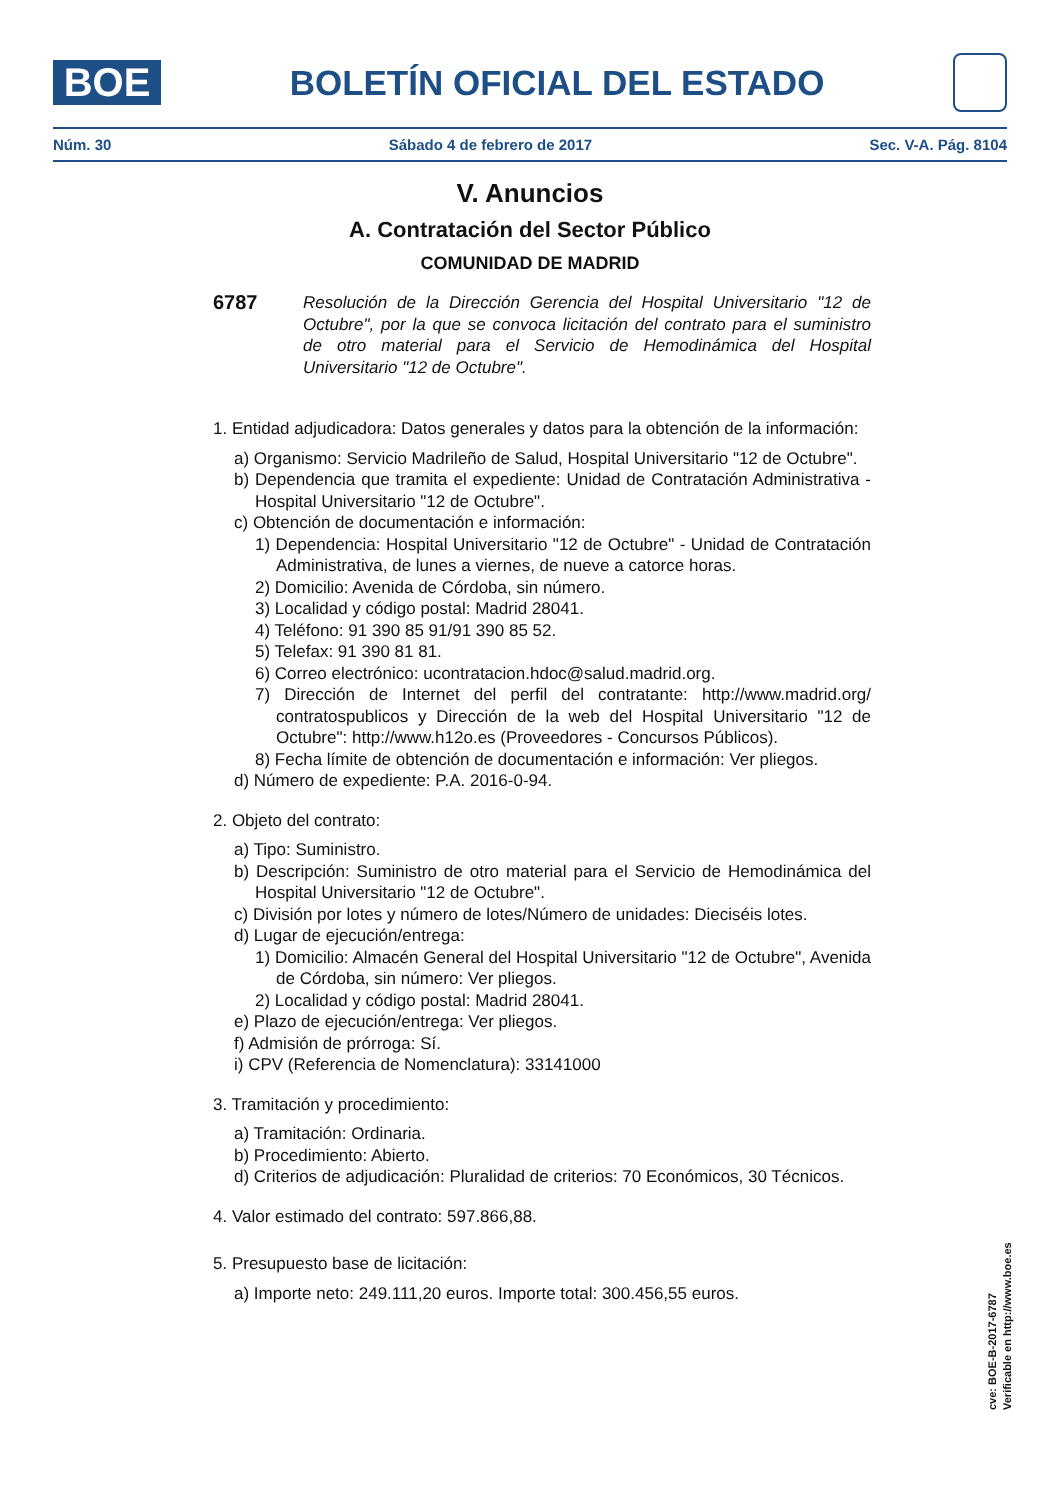BOE
BOLETÍN OFICIAL DEL ESTADO
Núm. 30 Sábado 4 de febrero de 2017 Sec. V-A. Pág. 8104
V. Anuncios
A. Contratación del Sector Público
COMUNIDAD DE MADRID
6787 Resolución de la Dirección Gerencia del Hospital Universitario "12 de Octubre", por la que se convoca licitación del contrato para el suministro de otro material para el Servicio de Hemodinámica del Hospital Universitario "12 de Octubre".
1. Entidad adjudicadora: Datos generales y datos para la obtención de la información:
a) Organismo: Servicio Madrileño de Salud, Hospital Universitario "12 de Octubre".
b) Dependencia que tramita el expediente: Unidad de Contratación Administrativa - Hospital Universitario "12 de Octubre".
c) Obtención de documentación e información:
1) Dependencia: Hospital Universitario "12 de Octubre" - Unidad de Contratación Administrativa, de lunes a viernes, de nueve a catorce horas.
2) Domicilio: Avenida de Córdoba, sin número.
3) Localidad y código postal: Madrid 28041.
4) Teléfono: 91 390 85 91/91 390 85 52.
5) Telefax: 91 390 81 81.
6) Correo electrónico: ucontratacion.hdoc@salud.madrid.org.
7) Dirección de Internet del perfil del contratante: http://www.madrid.org/ contratospublicos y Dirección de la web del Hospital Universitario "12 de Octubre": http://www.h12o.es (Proveedores - Concursos Públicos).
8) Fecha límite de obtención de documentación e información: Ver pliegos.
d) Número de expediente: P.A. 2016-0-94.
2. Objeto del contrato:
a) Tipo: Suministro.
b) Descripción: Suministro de otro material para el Servicio de Hemodinámica del Hospital Universitario "12 de Octubre".
c) División por lotes y número de lotes/Número de unidades: Dieciséis lotes.
d) Lugar de ejecución/entrega:
1) Domicilio: Almacén General del Hospital Universitario "12 de Octubre", Avenida de Córdoba, sin número: Ver pliegos.
2) Localidad y código postal: Madrid 28041.
e) Plazo de ejecución/entrega: Ver pliegos.
f) Admisión de prórroga: Sí.
i) CPV (Referencia de Nomenclatura): 33141000
3. Tramitación y procedimiento:
a) Tramitación: Ordinaria.
b) Procedimiento: Abierto.
d) Criterios de adjudicación: Pluralidad de criterios: 70 Económicos, 30 Técnicos.
4. Valor estimado del contrato: 597.866,88.
5. Presupuesto base de licitación:
a) Importe neto: 249.111,20 euros. Importe total: 300.456,55 euros.
cve: BOE-B-2017-6787
Verificable en http://www.boe.es